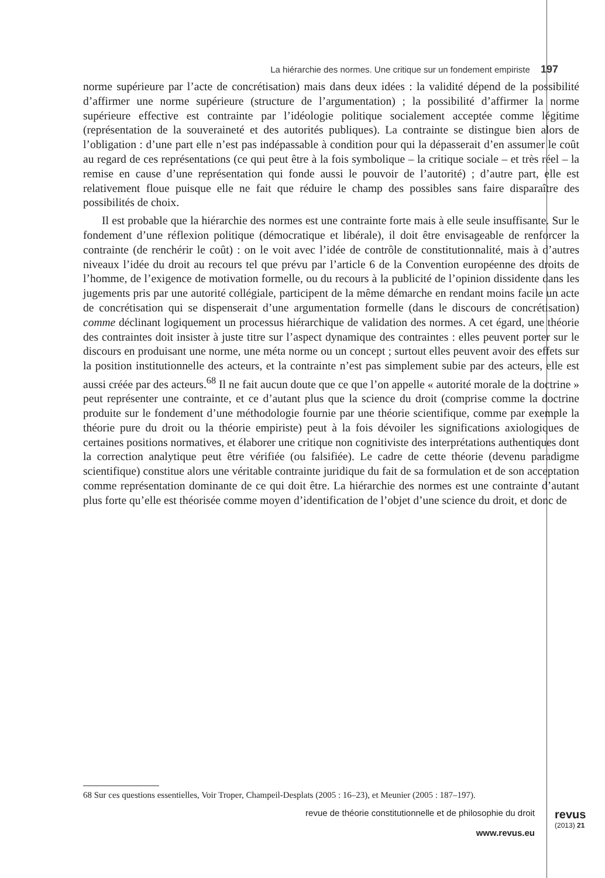La hiérarchie des normes. Une critique sur un fondement empiriste 197
norme supérieure par l’acte de concrétisation) mais dans deux idées : la validité dépend de la possibilité d’affirmer une norme supérieure (structure de l’argumentation) ; la possibilité d’affirmer la norme supérieure effective est contrainte par l’idéologie politique socialement acceptée comme légitime (représentation de la souveraineté et des autorités publiques). La contrainte se distingue bien alors de l’obligation : d’une part elle n’est pas indépassable à condition pour qui la dépasserait d’en assumer le coût au regard de ces représentations (ce qui peut être à la fois symbolique – la critique sociale – et très réel – la remise en cause d’une représentation qui fonde aussi le pouvoir de l’autorité) ; d’autre part, elle est relativement floue puisque elle ne fait que réduire le champ des possibles sans faire disparaître des possibilités de choix.
Il est probable que la hiérarchie des normes est une contrainte forte mais à elle seule insuffisante. Sur le fondement d’une réflexion politique (démocratique et libérale), il doit être envisageable de renforcer la contrainte (de renchérir le coût) : on le voit avec l’idée de contrôle de constitutionnalité, mais à d’autres niveaux l’idée du droit au recours tel que prévu par l’article 6 de la Convention européenne des droits de l’homme, de l’exigence de motivation formelle, ou du recours à la publicité de l’opinion dissidente dans les jugements pris par une autorité collégiale, participent de la même démarche en rendant moins facile un acte de concrétisation qui se dispenserait d’une argumentation formelle (dans le discours de concrétisation) comme déclinant logiquement un processus hiérarchique de validation des normes. A cet égard, une théorie des contraintes doit insister à juste titre sur l’aspect dynamique des contraintes : elles peuvent porter sur le discours en produisant une norme, une méta norme ou un concept ; surtout elles peuvent avoir des effets sur la position institutionnelle des acteurs, et la contrainte n’est pas simplement subie par des acteurs, elle est aussi créée par des acteurs.<sup>68</sup> Il ne fait aucun doute que ce que l’on appelle « autorité morale de la doctrine » peut représenter une contrainte, et ce d’autant plus que la science du droit (comprise comme la doctrine produite sur le fondement d’une méthodologie fournie par une théorie scientifique, comme par exemple la théorie pure du droit ou la théorie empiriste) peut à la fois dévoiler les significations axiologiques de certaines positions normatives, et élaborer une critique non cognitiviste des interprétations authentiques dont la correction analytique peut être vérifiée (ou falsifiée). Le cadre de cette théorie (devenu paradigme scientifique) constitue alors une véritable contrainte juridique du fait de sa formulation et de son acceptation comme représentation dominante de ce qui doit être. La hiérarchie des normes est une contrainte d’autant plus forte qu’elle est théorisée comme moyen d’identification de l’objet d’une science du droit, et donc de
68 Sur ces questions essentielles, Voir Troper, Champeil-Desplats (2005 : 16–23), et Meunier (2005 : 187–197).
revue de théorie constitutionnelle et de philosophie du droit
www.revus.eu
revus
(2013) 21